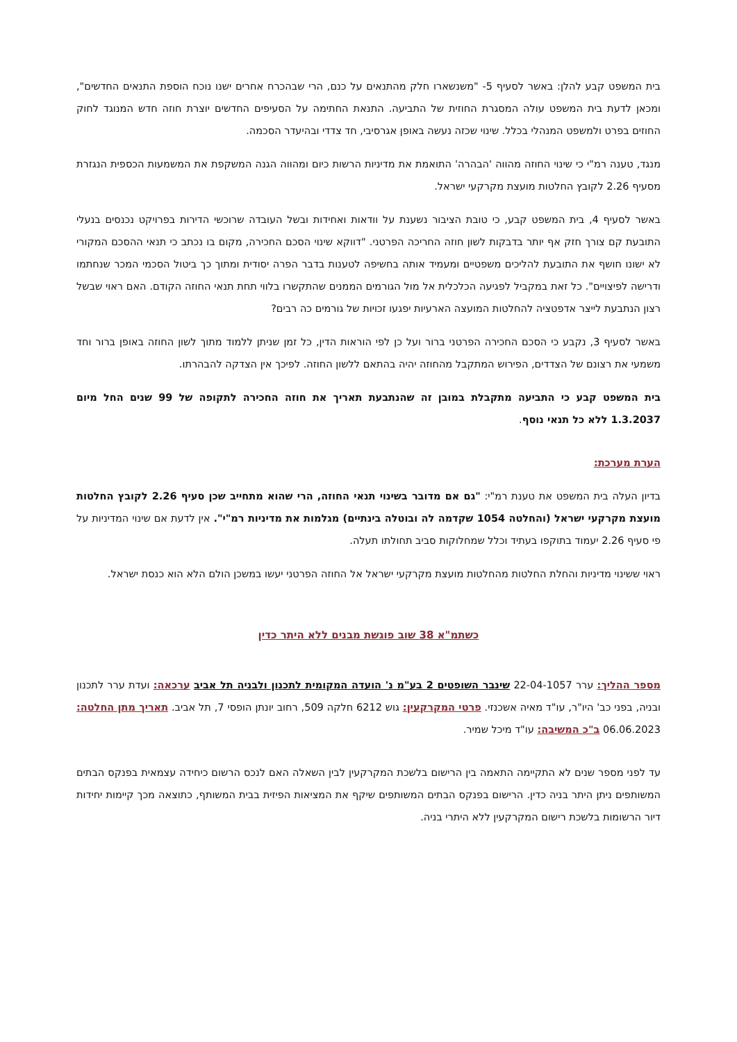בית המשפט קבע להלן: באשר לסעיף 5- "משנשארו חלק מהתנאים על כנם, הרי שבהכרח אחרים ישנו נוכח הוספת התנאים החדשים", ומכאן לדעת בית המשפט עולה המסגרת החוזית של התביעה. התנאת החתימה על הסעיפים החדשים יוצרת חוזה חדש המנוגד לחוק החוזים בפרט ולמשפט המנהלי בכלל. שינוי שכזה נעשה באופן אגרסיבי, חד צדדי ובהיעדר הסכמה.
מנגד, טענה רמ"י כי שינוי החוזה מהווה 'הבהרה' התואמת את מדיניות הרשות כיום ומהווה הגנה המשקפת את המשמעות הכספית הנגזרת מסעיף 2.26 לקובץ החלטות מועצת מקרקעי ישראל.
באשר לסעיף 4, בית המשפט קבע, כי טובת הציבור נשענת על וודאות ואחידות ובשל העובדה שרוכשי הדירות בפרויקט נכנסים בנעלי התובעת קם צורך חזק אף יותר בדבקות לשון חוזה החריכה הפרטני. "דווקא שינוי הסכם החכירה, מקום בו נכתב כי תנאי ההסכם המקורי לא ישונו חושף את התובעת להליכים משפטיים ומעמיד אותה בחשיפה לטענות בדבר הפרה יסודית ומתוך כך ביטול הסכמי המכר שנחתמו ודרישה לפיצויים". כל זאת במקביל לפגיעה הכלכלית אל מול הגורמים הממנים שהתקשרו בלווי תחת תנאי החוזה הקודם. האם ראוי שבשל רצון הנתבעת לייצר אדפטציה להחלטות המועצה הארעיות יפגעו זכויות של גורמים כה רבים?
באשר לסעיף 3, נקבע כי הסכם החכירה הפרטני ברור ועל כן לפי הוראות הדין, כל זמן שניתן ללמוד מתוך לשון החוזה באופן ברור וחד משמעי את רצונם של הצדדים, הפירוש המתקבל מהחוזה יהיה בהתאם ללשון החוזה. לפיכך אין הצדקה להבהרתו.
בית המשפט קבע כי התביעה מתקבלת במובן זה שהנתבעת תאריך את חוזה החכירה לתקופה של 99 שנים החל מיום 1.3.2037 ללא כל תנאי נוסף.
הערת מערכת:
בדיון העלה בית המשפט את טענת רמ"י: "גם אם מדובר בשינוי תנאי החוזה, הרי שהוא מתחייב שכן סעיף 2.26 לקובץ החלטות מועצת מקרקעי ישראל (והחלטה 1054 שקדמה לה ובוטלה בינתיים) מגלמות את מדיניות רמ"י". אין לדעת אם שינוי המדיניות על פי סעיף 2.26 יעמוד בתוקפו בעתיד וכלל שמחלוקות סביב תחולתו תעלה.
ראוי ששינוי מדיניות והחלת החלטות מהחלטות מועצת מקרקעי ישראל אל החוזה הפרטני יעשו במשכן הולם הלא הוא כנסת ישראל.
כשתמ"א 38 שוב פוגשת מבנים ללא היתר כדין
מספר ההליך: ערר 22-04-1057 שינבר השופטים 2 בע"מ נ' הועדה המקומית לתכנון ולבניה תל אביב ערכאה: ועדת ערר לתכנון ובניה, בפני כב' היו"ר, עו"ד מאיה אשכנזי. פרטי המקרקעין: גוש 6212 חלקה 509, רחוב יונתן הופסי 7, תל אביב. תאריך מתן החלטה: 06.06.2023 ב"כ המשיבה: עו"ד מיכל שמיר.
עד לפני מספר שנים לא התקיימה התאמה בין הרישום בלשכת המקרקעין לבין השאלה האם לנכס הרשום כיחידה עצמאית בפנקס הבתים המשותפים ניתן היתר בניה כדין. הרישום בפנקס הבתים המשותפים שיקף את המציאות הפיזית בבית המשותף, כתוצאה מכך קיימות יחידות דיור הרשומות בלשכת רישום המקרקעין ללא היתרי בניה.